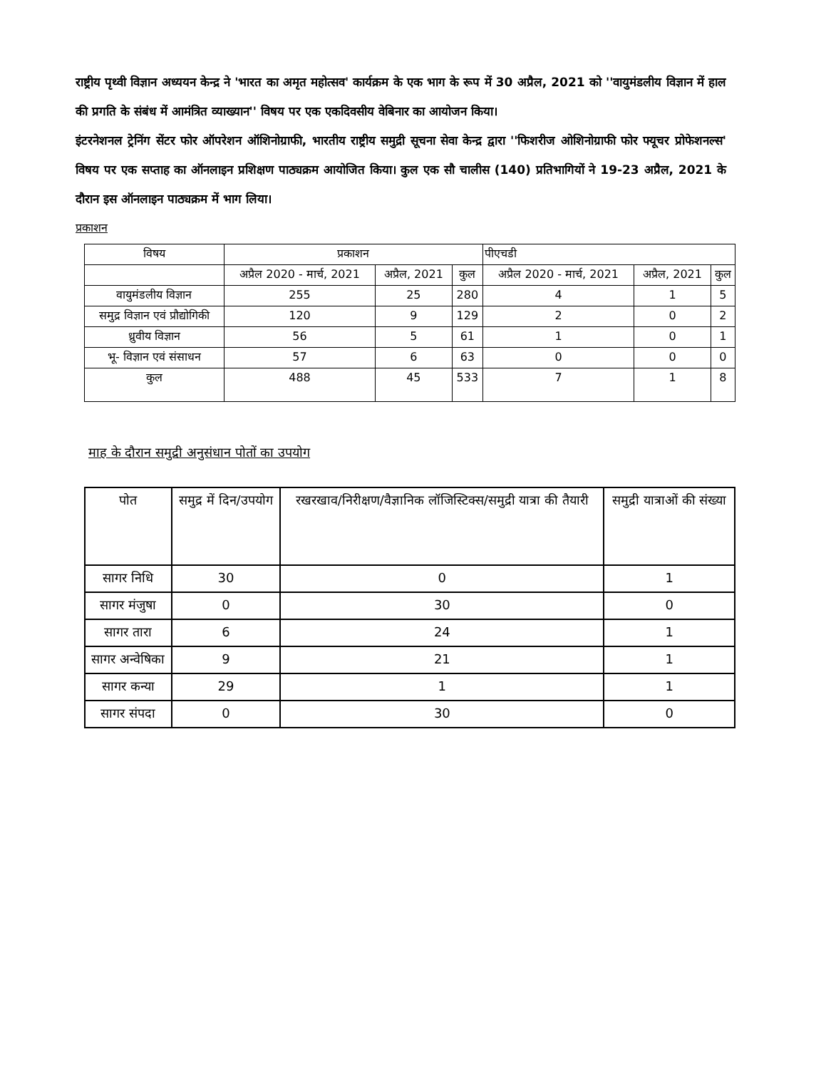राष्ट्रीय पृथ्वी विज्ञान अध्ययन केन्द्र ने 'भारत का अमृत महोत्सव' कार्यक्रम के एक भाग के रूप में 30 अप्रैल, 2021 को ''वायुमंडलीय विज्ञान में हाल की प्रगति के संबंध में आमंत्रित व्याख्यान'' विषय पर एक एकदिवसीय वेबिनार का आयोजन किया।
इंटरनेशनल ट्रेनिंग सेंटर फोर ऑपरेशन ऑशिनोग्राफी, भारतीय राष्ट्रीय समुद्री सूचना सेवा केन्द्र द्वारा ''फिशरीज ओशिनोग्राफी फोर फ्यूचर प्रोफेशनल्स' विषय पर एक सप्ताह का ऑनलाइन प्रशिक्षण पाठ्यक्रम आयोजित किया। कुल एक सौ चालीस (140) प्रतिभागियों ने 19-23 अप्रैल, 2021 के दौरान इस ऑनलाइन पाठ्यक्रम में भाग लिया।
प्रकाशन
| विषय | प्रकाशन | | | पीएचडी | | |
| --- | --- | --- | --- | --- | --- | --- |
| | अप्रैल 2020 - मार्च, 2021 | अप्रैल, 2021 | कुल | अप्रैल 2020 - मार्च, 2021 | अप्रैल, 2021 | कुल |
| वायुमंडलीय विज्ञान | 255 | 25 | 280 | 4 | 1 | 5 |
| समुद्र विज्ञान एवं प्रौद्योगिकी | 120 | 9 | 129 | 2 | 0 | 2 |
| ध्रुवीय विज्ञान | 56 | 5 | 61 | 1 | 0 | 1 |
| भू- विज्ञान एवं संसाधन | 57 | 6 | 63 | 0 | 0 | 0 |
| कुल | 488 | 45 | 533 | 7 | 1 | 8 |
माह के दौरान समुद्री अनुसंधान पोतों का उपयोग
| पोत | समुद्र में दिन/उपयोग | रखरखाव/निरीक्षण/वैज्ञानिक लॉजिस्टिक्स/समुद्री यात्रा की तैयारी | समुद्री यात्राओं की संख्या |
| --- | --- | --- | --- |
| सागर निधि | 30 | 0 | 1 |
| सागर मंजुषा | 0 | 30 | 0 |
| सागर तारा | 6 | 24 | 1 |
| सागर अन्वेषिका | 9 | 21 | 1 |
| सागर कन्या | 29 | 1 | 1 |
| सागर संपदा | 0 | 30 | 0 |